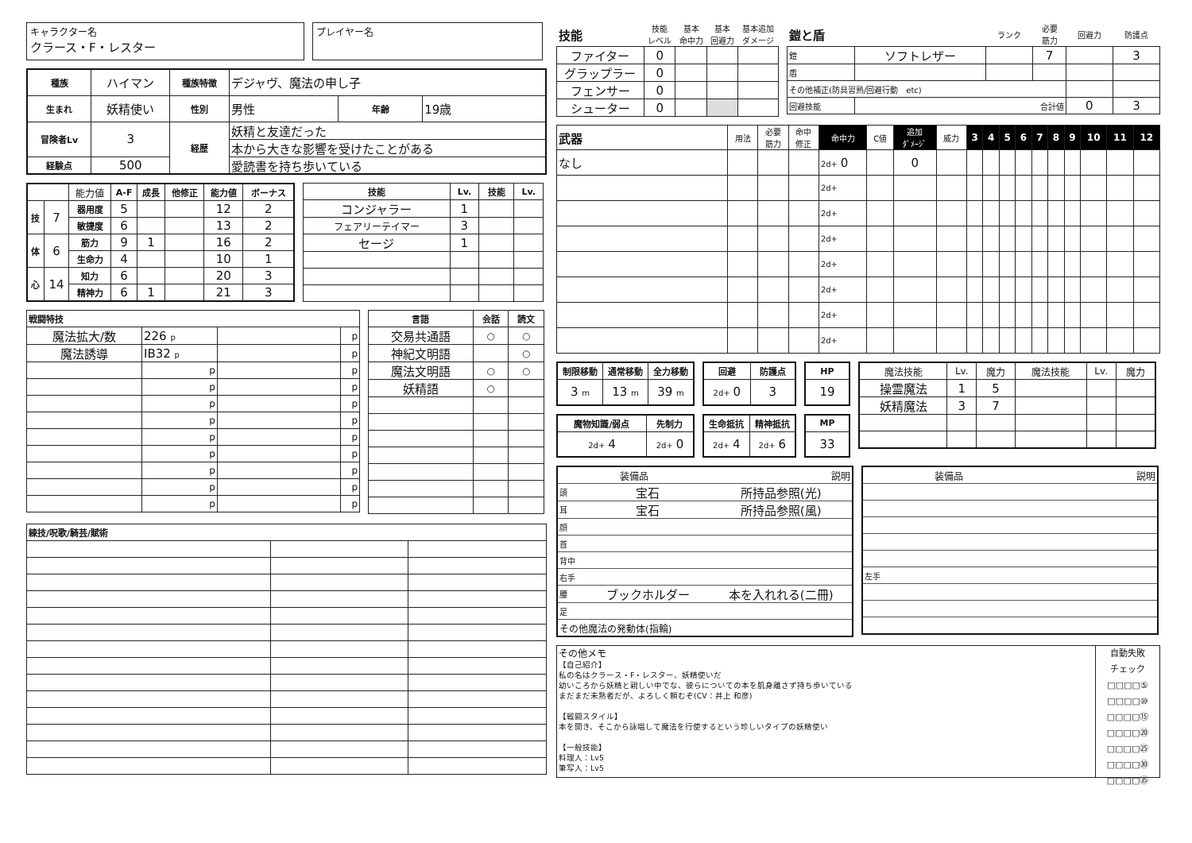キャラクター名
クラース・F・レスター
プレイヤー名
| 種族 | ハイマン | 種族特徴 | デジャヴ、魔法の申し子 | | |
| 生まれ | 妖精使い | 性別 | 男性 | 年齢 | 19歳 |
| 冒険者Lv | 3 | 経歴 | 妖精と友達だった | | |
| | | | 本から大きな影響を受けたことがある | | |
| 経験点 | 500 | | 愛読書を持ち歩いている | | |
| | | 能力値 | A-F | 成長 | 他修正 | 能力値 | ボーナス |
| 技 | 7 | 器用度 | 5 | | | 12 | 2 |
| | | 敏捷度 | 6 | | | 13 | 2 |
| 体 | 6 | 筋力 | 9 | 1 | | 16 | 2 |
| | | 生命力 | 4 | | | 10 | 1 |
| 心 | 14 | 知力 | 6 | | | 20 | 3 |
| | | 精神力 | 6 | 1 | | 21 | 3 |
| 技能 | Lv. | 技能 | Lv. |
| --- | --- | --- | --- |
| コンジャラー | 1 | | |
| フェアリーテイマー | 3 | | |
| セージ | 1 | | |
| 戦闘特技 | | | |
| --- | --- | --- | --- |
| 魔法拡大/数 | 226 p | | p |
| 魔法誘導 | IB32 p | | p |
| | p | | p |
| | p | | p |
| | p | | p |
| | p | | p |
| | p | | p |
| | p | | p |
| | p | | p |
| | p | | p |
| | p | | p |
| 言語 | 会話 | 読文 |
| --- | --- | --- |
| 交易共通語 | ○ | ○ |
| 神紀文明語 | | ○ |
| 魔法文明語 | ○ | ○ |
| 妖精語 | ○ | |
| 練技/呪歌/騎芸/賦術 | | |
| --- | --- | --- |
| 技能 | 技能 レベル | 基本 命中力 | 基本 回避力 | 基本追加 ダメージ |
| ファイター | 0 | | | |
| グラップラー | 0 | | | |
| フェンサー | 0 | | | |
| シューター | 0 | | | |
| 鎧と盾 | | ランク | 必要 筋力 | 回避力 | 防護点 |
| 鎧 | ソフトレザー | | 7 | | 3 |
| 盾 | | | | | |
| その他補正(防具習熟/回避行動 etc) | | | | | |
| 回避技能 | 合計値 | | | 0 | 3 |
| 武器 | 用法 | 必要 筋力 | 命中 修正 | 命中力 | C値 | 追加 ﾀﾞﾒｰｼﾞ | 威力 | 3 | 4 | 5 | 6 | 7 | 8 | 9 | 10 | 11 | 12 |
| なし | | | | 2d+ 0 | | 0 | | | | | | | | | | | |
| | | | | 2d+ | | | | | | | | | | | | | |
| | | | | 2d+ | | | | | | | | | | | | | |
| | | | | 2d+ | | | | | | | | | | | | | |
| | | | | 2d+ | | | | | | | | | | | | | |
| | | | | 2d+ | | | | | | | | | | | | | |
| | | | | 2d+ | | | | | | | | | | | | | |
| | | | | 2d+ | | | | | | | | | | | | | |
| 制限移動 | 通常移動 | 全力移動 |
| --- | --- | --- |
| 3 m | 13 m | 39 m |
| 回避 | 防護点 |
| --- | --- |
| 2d+ 0 | 3 |
| HP |
| --- |
| 19 |
| 魔物知識/弱点 | 先制力 |
| --- | --- |
| 2d+ 4 | 2d+ 0 |
| 生命抵抗 | 精神抵抗 |
| --- | --- |
| 2d+ 4 | 2d+ 6 |
| MP |
| --- |
| 33 |
| 魔法技能 | Lv. | 魔力 | 魔法技能 | Lv. | 魔力 |
| 操霊魔法 | 1 | 5 | | | |
| 妖精魔法 | 3 | 7 | | | |
| 装備品 | | 説明 |
| 頭 | 宝石 | 所持品参照(光) |
| 耳 | 宝石 | 所持品参照(風) |
| 顔 | | |
| 首 | | |
| 背中 | | |
| 右手 | | |
| 腰 | ブックホルダー | 本を入れれる(二冊) |
| 足 | | |
| その他魔法の発動体(指輪) | | |
| 装備品 | 説明 |
| 左手 | |
その他メモ
【自己紹介】
私の名はクラース・F・レスター、妖精使いだ
幼いころから妖精と親しい中でな、彼らについての本を肌身離さず持ち歩いている
まだまだ未熟者だが、よろしく頼むぞ(CV：井上 和彦)
【戦闘スタイル】
本を開き、そこから詠唱して魔法を行使するという珍しいタイプの妖精使い
【一般技能】
料理人：Lv5
筆写人：Lv5
自動失敗
チェック
□□□□⑤
□□□□⑩
□□□□⑮
□□□□⑳
□□□□㉕
□□□□㉚
□□□□㉟